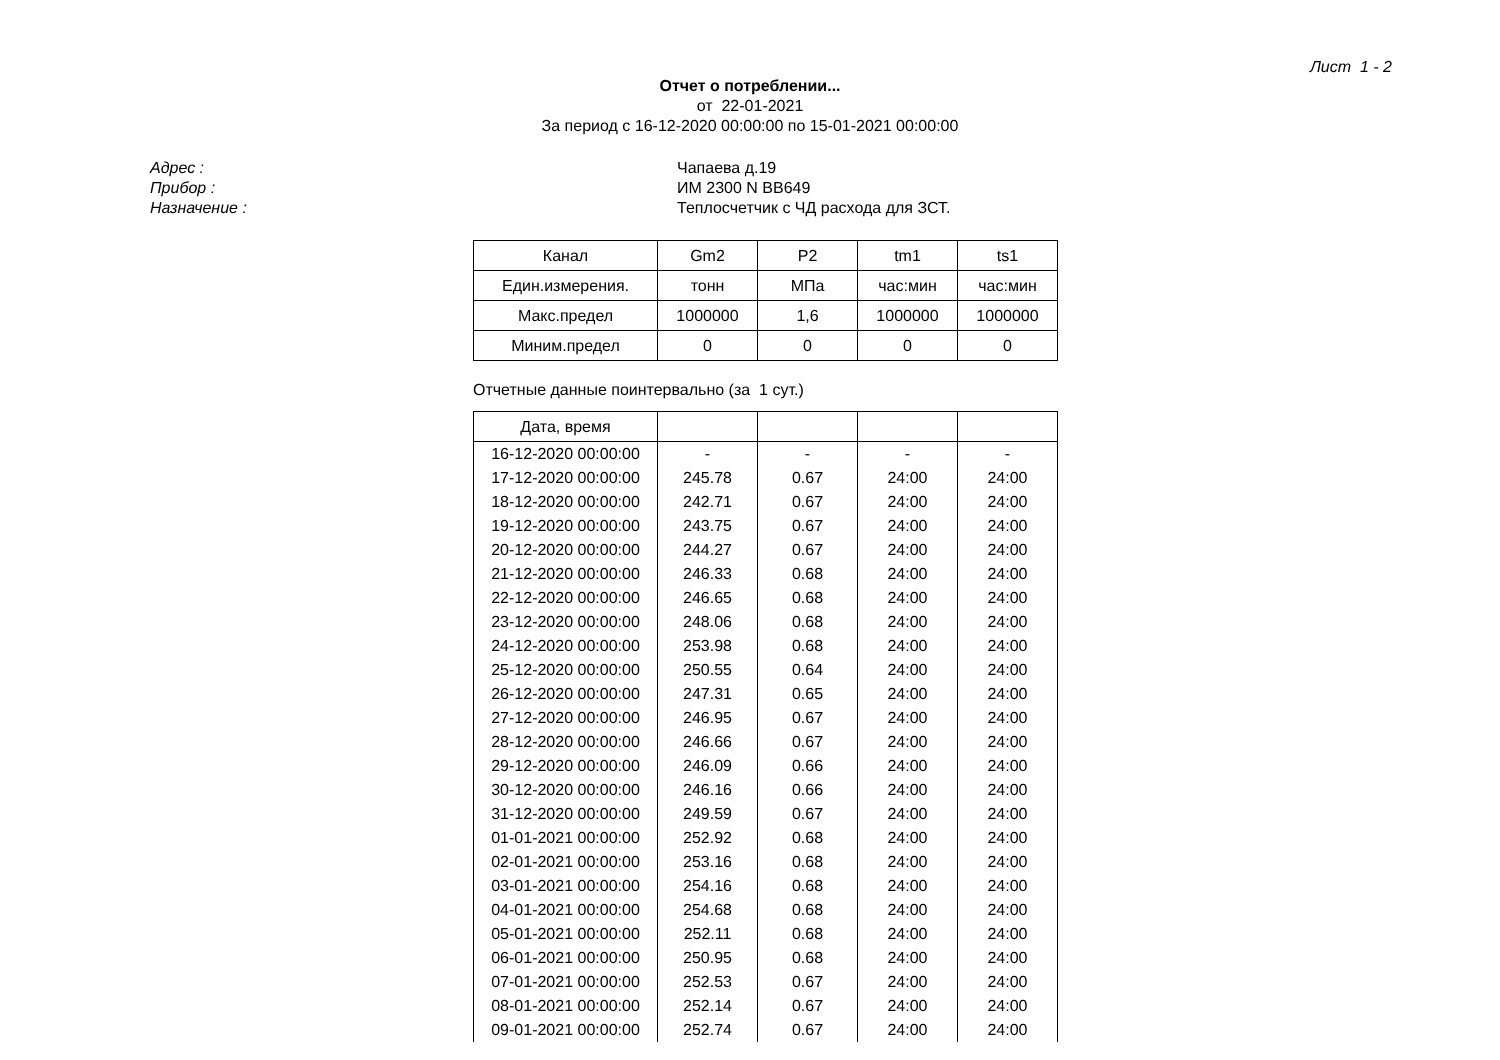Лист 1 - 2
Отчет о потреблении...
от 22-01-2021
За период с 16-12-2020 00:00:00 по 15-01-2021 00:00:00
Адрес :
Прибор :
Назначение :
Чапаева д.19
ИМ 2300 N BB649
Теплосчетчик с ЧД расхода для ЗСТ.
| Канал | Gm2 | P2 | tm1 | ts1 |
| Един.измерения. | тонн | МПа | час:мин | час:мин |
| Макс.предел | 1000000 | 1,6 | 1000000 | 1000000 |
| Миним.предел | 0 | 0 | 0 | 0 |
Отчетные данные поинтервально (за 1 сут.)
| Дата, время | | | | |
| --- | --- | --- | --- | --- |
| 16-12-2020 00:00:00 | - | - | - | - |
| 17-12-2020 00:00:00 | 245.78 | 0.67 | 24:00 | 24:00 |
| 18-12-2020 00:00:00 | 242.71 | 0.67 | 24:00 | 24:00 |
| 19-12-2020 00:00:00 | 243.75 | 0.67 | 24:00 | 24:00 |
| 20-12-2020 00:00:00 | 244.27 | 0.67 | 24:00 | 24:00 |
| 21-12-2020 00:00:00 | 246.33 | 0.68 | 24:00 | 24:00 |
| 22-12-2020 00:00:00 | 246.65 | 0.68 | 24:00 | 24:00 |
| 23-12-2020 00:00:00 | 248.06 | 0.68 | 24:00 | 24:00 |
| 24-12-2020 00:00:00 | 253.98 | 0.68 | 24:00 | 24:00 |
| 25-12-2020 00:00:00 | 250.55 | 0.64 | 24:00 | 24:00 |
| 26-12-2020 00:00:00 | 247.31 | 0.65 | 24:00 | 24:00 |
| 27-12-2020 00:00:00 | 246.95 | 0.67 | 24:00 | 24:00 |
| 28-12-2020 00:00:00 | 246.66 | 0.67 | 24:00 | 24:00 |
| 29-12-2020 00:00:00 | 246.09 | 0.66 | 24:00 | 24:00 |
| 30-12-2020 00:00:00 | 246.16 | 0.66 | 24:00 | 24:00 |
| 31-12-2020 00:00:00 | 249.59 | 0.67 | 24:00 | 24:00 |
| 01-01-2021 00:00:00 | 252.92 | 0.68 | 24:00 | 24:00 |
| 02-01-2021 00:00:00 | 253.16 | 0.68 | 24:00 | 24:00 |
| 03-01-2021 00:00:00 | 254.16 | 0.68 | 24:00 | 24:00 |
| 04-01-2021 00:00:00 | 254.68 | 0.68 | 24:00 | 24:00 |
| 05-01-2021 00:00:00 | 252.11 | 0.68 | 24:00 | 24:00 |
| 06-01-2021 00:00:00 | 250.95 | 0.68 | 24:00 | 24:00 |
| 07-01-2021 00:00:00 | 252.53 | 0.67 | 24:00 | 24:00 |
| 08-01-2021 00:00:00 | 252.14 | 0.67 | 24:00 | 24:00 |
| 09-01-2021 00:00:00 | 252.74 | 0.67 | 24:00 | 24:00 |